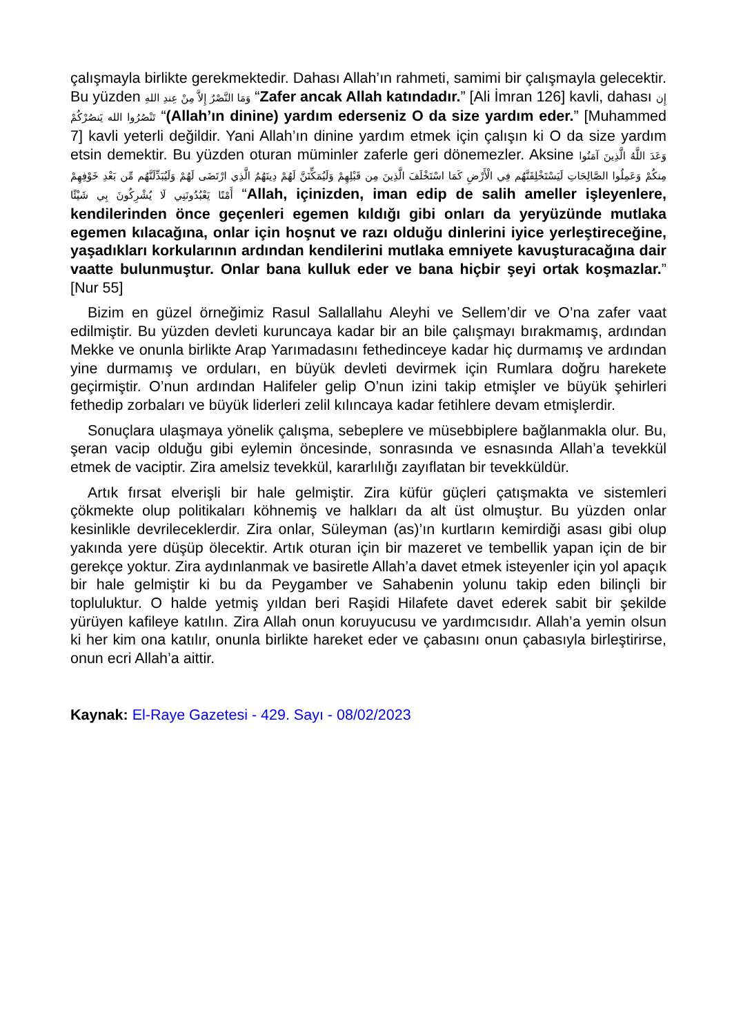çalışmayla birlikte gerekmektedir. Dahası Allah’ın rahmeti, samimi bir çalışmayla gelecektir. Bu yüzden وَمَا النَّصْرُ إِلاَّ مِنْ عِندِ اللهِ “Zafer ancak Allah katındadır.” [Ali İmran 126] kavli, dahası إِن تَنْصُرُوا الله يَنصُرْكُمْ “(Allah’ın dinine) yardım ederseniz O da size yardım eder.” [Muhammed 7] kavli yeterli değildir. Yani Allah’ın dinine yardım etmek için çalışın ki O da size yardım etsin demektir. Bu yüzden oturan müminler zaferle geri dönemezler. Aksine وَعَدَ اللَّهُ الَّذِينَ آمَنُوا مِنكُمْ وَعَمِلُوا الصَّالِحَاتِ لَيَسْتَخْلِفَنَّهُم فِي الْأَرْضِ كَمَا اسْتَخْلَفَ الَّذِينَ مِن قَبْلِهِمْ وَلَيُمَكِّنَنَّ لَهُمْ دِينَهُمُ الَّذِي ارْتَضَى لَهُمْ وَلَيُبَدِّلَنَّهُم مِّن بَعْدِ خَوْفِهِمْ أَمْنًا يَعْبُدُونَنِي لَا يُشْرِكُونَ بِي شَيْئًا “Allah, içinizden, iman edip de salih ameller işleyenlere, kendilerinden önce geçenleri egemen kıldığı gibi onları da yeryüzünde mutlaka egemen kılacağına, onlar için hoşnut ve razı olduğu dinlerini iyice yerleştireceğine, yaşadıkları korkularının ardından kendilerini mutlaka emniyete kavuşturacağına dair vaatte bulunmuştur. Onlar bana kulluk eder ve bana hiçbir şeyi ortak koşmazlar.” [Nur 55]
Bizim en güzel örneğimiz Rasul Sallallahu Aleyhi ve Sellem’dir ve O’na zafer vaat edilmiştir. Bu yüzden devleti kuruncaya kadar bir an bile çalışmayı bırakmamış, ardından Mekke ve onunla birlikte Arap Yarımadasını fethedinceye kadar hiç durmamış ve ardından yine durmamış ve orduları, en büyük devleti devirmek için Rumlara doğru harekete geçirmiştir. O’nun ardından Halifeler gelip O’nun izini takip etmişler ve büyük şehirleri fethedip zorbaları ve büyük liderleri zelil kılıncaya kadar fetihlere devam etmişlerdir.
Sonuçlara ulaşmaya yönelik çalışma, sebeplere ve müsebbiplere bağlanmakla olur. Bu, şeran vacip olduğu gibi eylemin öncesinde, sonrasında ve esnasında Allah’a tevekkül etmek de vaciptir. Zira amelsiz tevekkül, kararlılığı zayıflatan bir tevekküldür.
Artık fırsat elverişli bir hale gelmiştir. Zira küfür güçleri çatışmakta ve sistemleri çökmekte olup politikaları köhnemiş ve halkları da alt üst olmuştur. Bu yüzden onlar kesinlikle devrileceklerdir. Zira onlar, Süleyman (as)’ın kurtların kemirdiği asası gibi olup yakında yere düşüp ölecektir. Artık oturan için bir mazeret ve tembellik yapan için de bir gerekçe yoktur. Zira aydınlanmak ve basiretle Allah’a davet etmek isteyenler için yol apaçık bir hale gelmiştir ki bu da Peygamber ve Sahabenin yolunu takip eden bilinçli bir topluluktur. O halde yetmiş yıldan beri Raşidi Hilafete davet ederek sabit bir şekilde yürüyen kafileye katılın. Zira Allah onun koruyucusu ve yardımcısıdır. Allah’a yemin olsun ki her kim ona katılır, onunla birlikte hareket eder ve çabasını onun çabasıyla birleştirirse, onun ecri Allah’a aittir.
Kaynak: El-Raye Gazetesi - 429. Sayı - 08/02/2023